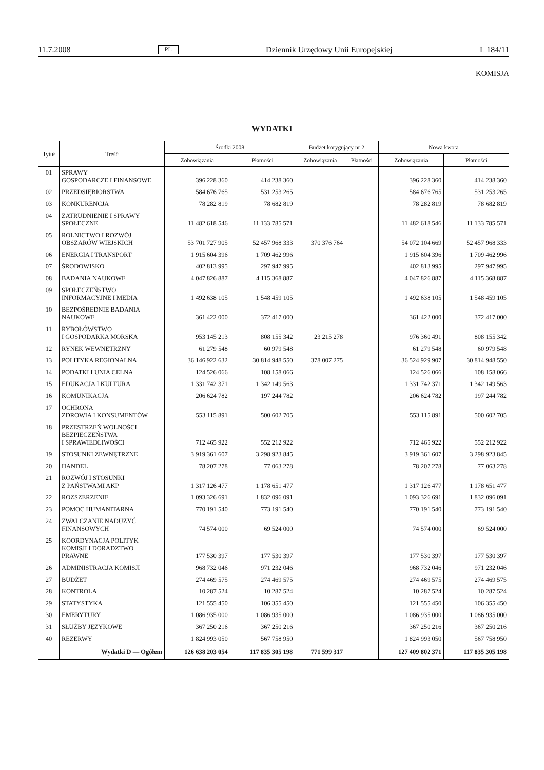11.7.2008 PL Dziennik Urzędowy Unii Europejskiej L 184/11
KOMISJA
WYDATKI
| Tytuł | Treść | Środki 2008 | | Budżet korygujący nr 2 | | Nowa kwota | |
| --- | --- | --- | --- | --- | --- | --- | --- |
| | | Zobowiązania | Płatności | Zobowiązania | Płatności | Zobowiązania | Płatności |
| 01 | SPRAWY GOSPODARCZE I FINANSOWE | 396 228 360 | 414 238 360 | | | 396 228 360 | 414 238 360 |
| 02 | PRZEDSIĘBIORSTWA | 584 676 765 | 531 253 265 | | | 584 676 765 | 531 253 265 |
| 03 | KONKURENCJA | 78 282 819 | 78 682 819 | | | 78 282 819 | 78 682 819 |
| 04 | ZATRUDNIENIE I SPRAWY SPOŁECZNE | 11 482 618 546 | 11 133 785 571 | | | 11 482 618 546 | 11 133 785 571 |
| 05 | ROLNICTWO I ROZWÓJ OBSZARÓW WIEJSKICH | 53 701 727 905 | 52 457 968 333 | 370 376 764 | | 54 072 104 669 | 52 457 968 333 |
| 06 | ENERGIA I TRANSPORT | 1 915 604 396 | 1 709 462 996 | | | 1 915 604 396 | 1 709 462 996 |
| 07 | ŚRODOWISKO | 402 813 995 | 297 947 995 | | | 402 813 995 | 297 947 995 |
| 08 | BADANIA NAUKOWE | 4 047 826 887 | 4 115 368 887 | | | 4 047 826 887 | 4 115 368 887 |
| 09 | SPOŁECZEŃSTWO INFORMACYJNE I MEDIA | 1 492 638 105 | 1 548 459 105 | | | 1 492 638 105 | 1 548 459 105 |
| 10 | BEZPOŚREDNIE BADANIA NAUKOWE | 361 422 000 | 372 417 000 | | | 361 422 000 | 372 417 000 |
| 11 | RYBOŁÓWSTWO I GOSPODARKA MORSKA | 953 145 213 | 808 155 342 | 23 215 278 | | 976 360 491 | 808 155 342 |
| 12 | RYNEK WEWNĘTRZNY | 61 279 548 | 60 979 548 | | | 61 279 548 | 60 979 548 |
| 13 | POLITYKA REGIONALNA | 36 146 922 632 | 30 814 948 550 | 378 007 275 | | 36 524 929 907 | 30 814 948 550 |
| 14 | PODATKI I UNIA CELNA | 124 526 066 | 108 158 066 | | | 124 526 066 | 108 158 066 |
| 15 | EDUKACJA I KULTURA | 1 331 742 371 | 1 342 149 563 | | | 1 331 742 371 | 1 342 149 563 |
| 16 | KOMUNIKACJA | 206 624 782 | 197 244 782 | | | 206 624 782 | 197 244 782 |
| 17 | OCHRONA ZDROWIA I KONSUMENTÓW | 553 115 891 | 500 602 705 | | | 553 115 891 | 500 602 705 |
| 18 | PRZESTRZEŃ WOLNOŚCI, BEZPIECZEŃSTWA I SPRAWIEDLIWOŚCI | 712 465 922 | 552 212 922 | | | 712 465 922 | 552 212 922 |
| 19 | STOSUNKI ZEWNĘTRZNE | 3 919 361 607 | 3 298 923 845 | | | 3 919 361 607 | 3 298 923 845 |
| 20 | HANDEL | 78 207 278 | 77 063 278 | | | 78 207 278 | 77 063 278 |
| 21 | ROZWÓJ I STOSUNKI Z PAŃSTWAMI AKP | 1 317 126 477 | 1 178 651 477 | | | 1 317 126 477 | 1 178 651 477 |
| 22 | ROZSZERZENIE | 1 093 326 691 | 1 832 096 091 | | | 1 093 326 691 | 1 832 096 091 |
| 23 | POMOC HUMANITARNA | 770 191 540 | 773 191 540 | | | 770 191 540 | 773 191 540 |
| 24 | ZWALCZANIE NADUŻYĆ FINANSOWYCH | 74 574 000 | 69 524 000 | | | 74 574 000 | 69 524 000 |
| 25 | KOORDYNACJA POLITYK KOMISJI I DORADZTWO PRAWNE | 177 530 397 | 177 530 397 | | | 177 530 397 | 177 530 397 |
| 26 | ADMINISTRACJA KOMISJI | 968 732 046 | 971 232 046 | | | 968 732 046 | 971 232 046 |
| 27 | BUDŻET | 274 469 575 | 274 469 575 | | | 274 469 575 | 274 469 575 |
| 28 | KONTROLA | 10 287 524 | 10 287 524 | | | 10 287 524 | 10 287 524 |
| 29 | STATYSTYKA | 121 555 450 | 106 355 450 | | | 121 555 450 | 106 355 450 |
| 30 | EMERYTURY | 1 086 935 000 | 1 086 935 000 | | | 1 086 935 000 | 1 086 935 000 |
| 31 | SŁUŻBY JĘZYKOWE | 367 250 216 | 367 250 216 | | | 367 250 216 | 367 250 216 |
| 40 | REZERWY | 1 824 993 050 | 567 758 950 | | | 1 824 993 050 | 567 758 950 |
| | Wydatki D — Ogółem | 126 638 203 054 | 117 835 305 198 | 771 599 317 | | 127 409 802 371 | 117 835 305 198 |